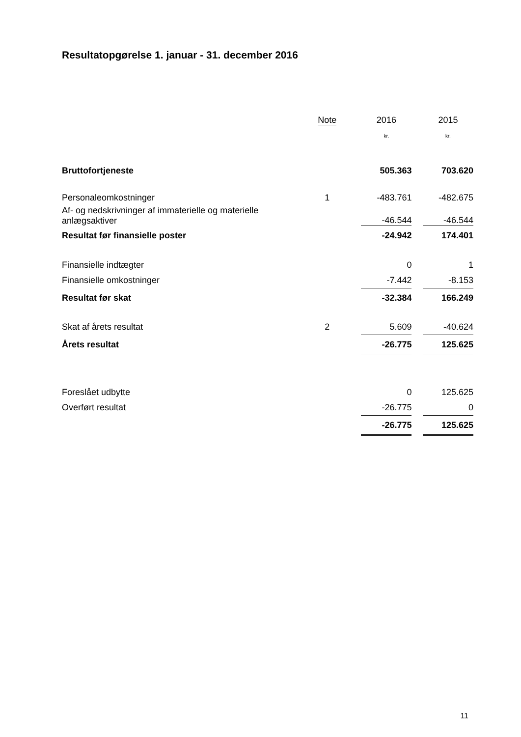Resultatopgørelse 1. januar - 31. december 2016
| | Note | | 2016 | | 2015 |
| --- | --- | --- | --- | --- | --- |
| | | | kr. | | kr. |
| Bruttofortjeneste | | | 505.363 | | 703.620 |
| Personaleomkostninger | 1 | | -483.761 | | -482.675 |
| Af- og nedskrivninger af immaterielle og materielle anlægsaktiver | | | -46.544 | | -46.544 |
| Resultat før finansielle poster | | | -24.942 | | 174.401 |
| Finansielle indtægter | | | 0 | | 1 |
| Finansielle omkostninger | | | -7.442 | | -8.153 |
| Resultat før skat | | | -32.384 | | 166.249 |
| Skat af årets resultat | 2 | | 5.609 | | -40.624 |
| Årets resultat | | | -26.775 | | 125.625 |
| Foreslået udbytte | | | 0 | | 125.625 |
| Overført resultat | | | -26.775 | | 0 |
| | | | -26.775 | | 125.625 |
11